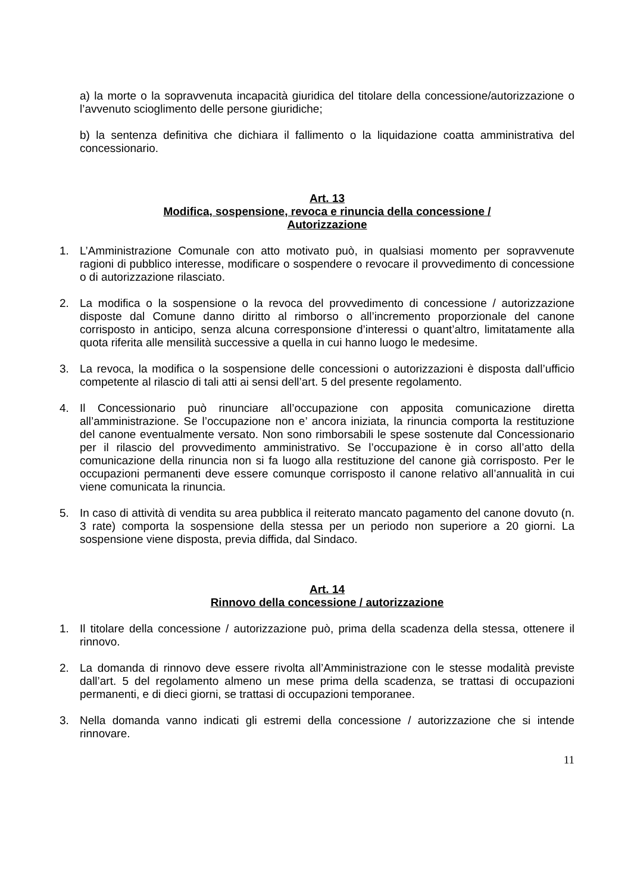a) la morte o la sopravvenuta incapacità giuridica del titolare della concessione/autorizzazione o l’avvenuto scioglimento delle persone giuridiche;
b) la sentenza definitiva che dichiara il fallimento o la liquidazione coatta amministrativa del concessionario.
Art. 13
Modifica, sospensione, revoca e rinuncia della concessione /
Autorizzazione
1. L’Amministrazione Comunale con atto motivato può, in qualsiasi momento per sopravvenute ragioni di pubblico interesse, modificare o sospendere o revocare il provvedimento di concessione o di autorizzazione rilasciato.
2. La modifica o la sospensione o la revoca del provvedimento di concessione / autorizzazione disposte dal Comune danno diritto al rimborso o all’incremento proporzionale del canone corrisposto in anticipo, senza alcuna corresponsione d’interessi o quant’altro, limitatamente alla quota riferita alle mensilità successive a quella in cui hanno luogo le medesime.
3. La revoca, la modifica o la sospensione delle concessioni o autorizzazioni è disposta dall’ufficio competente al rilascio di tali atti ai sensi dell’art. 5 del presente regolamento.
4. Il Concessionario può rinunciare all’occupazione con apposita comunicazione diretta all’amministrazione. Se l’occupazione non e’ ancora iniziata, la rinuncia comporta la restituzione del canone eventualmente versato. Non sono rimborsabili le spese sostenute dal Concessionario per il rilascio del provvedimento amministrativo. Se l’occupazione è in corso all’atto della comunicazione della rinuncia non si fa luogo alla restituzione del canone già corrisposto. Per le occupazioni permanenti deve essere comunque corrisposto il canone relativo all’annualità in cui viene comunicata la rinuncia.
5. In caso di attività di vendita su area pubblica il reiterato mancato pagamento del canone dovuto (n. 3 rate) comporta la sospensione della stessa per un periodo non superiore a 20 giorni. La sospensione viene disposta, previa diffida, dal Sindaco.
Art. 14
Rinnovo della concessione / autorizzazione
1. Il titolare della concessione / autorizzazione può, prima della scadenza della stessa, ottenere il rinnovo.
2. La domanda di rinnovo deve essere rivolta all’Amministrazione con le stesse modalità previste dall’art. 5 del regolamento almeno un mese prima della scadenza, se trattasi di occupazioni permanenti, e di dieci giorni, se trattasi di occupazioni temporanee.
3. Nella domanda vanno indicati gli estremi della concessione / autorizzazione che si intende rinnovare.
11